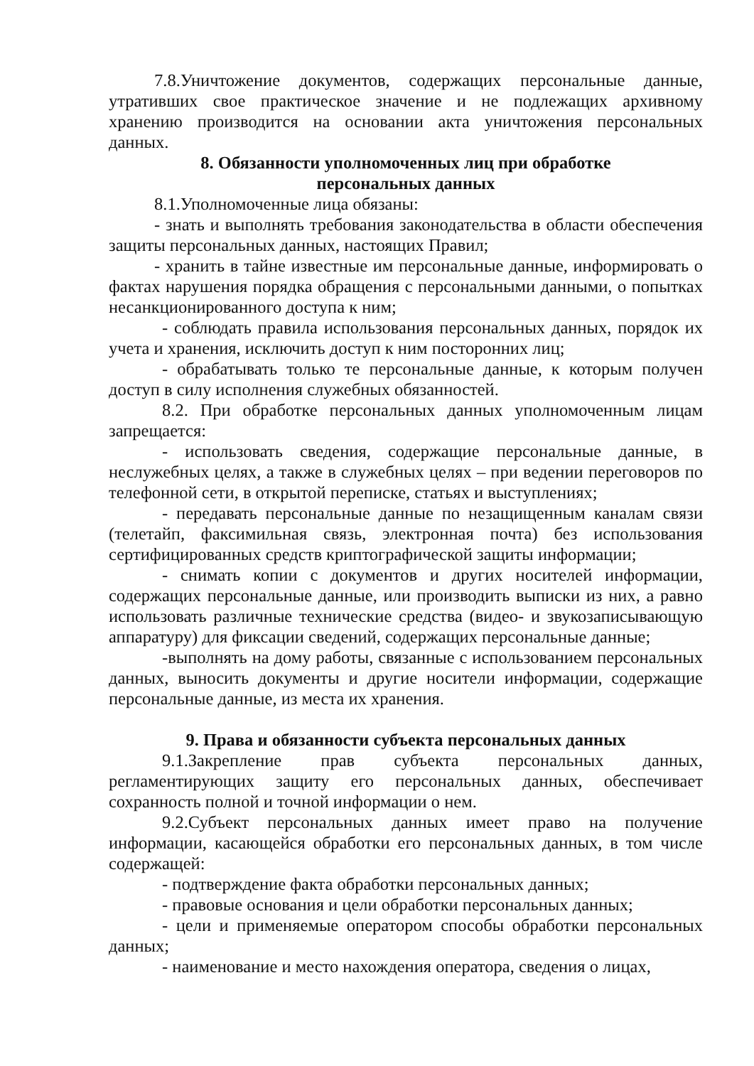7.8.Уничтожение документов, содержащих персональные данные, утративших свое практическое значение и не подлежащих архивному хранению производится на основании акта уничтожения персональных данных.
8. Обязанности уполномоченных лиц при обработке
персональных данных
8.1.Уполномоченные лица обязаны:
- знать и выполнять требования законодательства в области обеспечения защиты персональных данных, настоящих Правил;
- хранить в тайне известные им персональные данные, информировать о фактах нарушения порядка обращения с персональными данными, о попытках несанкционированного доступа к ним;
- соблюдать правила использования персональных данных, порядок их учета и хранения, исключить доступ к ним посторонних лиц;
- обрабатывать только те персональные данные, к которым получен доступ в силу исполнения служебных обязанностей.
8.2. При обработке персональных данных уполномоченным лицам запрещается:
- использовать сведения, содержащие персональные данные, в неслужебных целях, а также в служебных целях – при ведении переговоров по телефонной сети, в открытой переписке, статьях и выступлениях;
- передавать персональные данные по незащищенным каналам связи (телетайп, факсимильная связь, электронная почта) без использования сертифицированных средств криптографической защиты информации;
- снимать копии с документов и других носителей информации, содержащих персональные данные, или производить выписки из них, а равно использовать различные технические средства (видео- и звукозаписывающую аппаратуру) для фиксации сведений, содержащих персональные данные;
-выполнять на дому работы, связанные с использованием персональных данных, выносить документы и другие носители информации, содержащие персональные данные, из места их хранения.
9. Права и обязанности субъекта персональных данных
9.1.Закрепление прав субъекта персональных данных, регламентирующих защиту его персональных данных, обеспечивает сохранность полной и точной информации о нем.
9.2.Субъект персональных данных имеет право на получение информации, касающейся обработки его персональных данных, в том числе содержащей:
- подтверждение факта обработки персональных данных;
- правовые основания и цели обработки персональных данных;
- цели и применяемые оператором способы обработки персональных данных;
- наименование и место нахождения оператора, сведения о лицах,